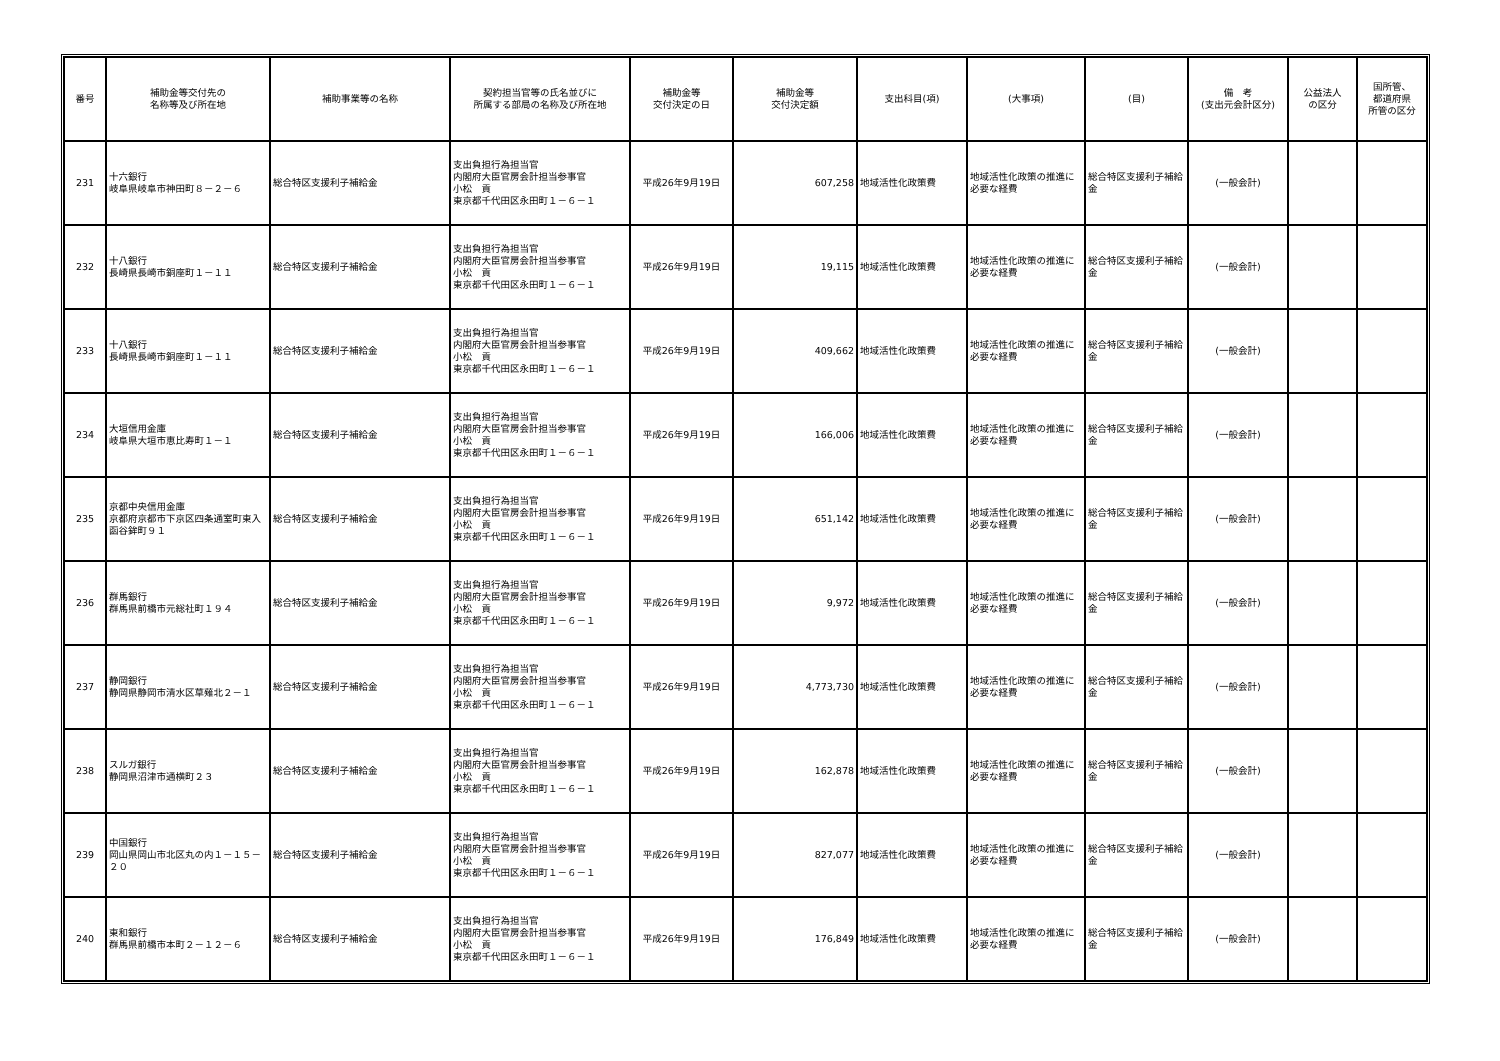| 番号 | 補助金等交付先の 名称等及び所在地 | 補助事業等の名称 | 契約担当官等の氏名並びに 所属する部局の名称及び所在地 | 補助金等 交付決定の日 | 補助金等 交付決定額 | 支出科目(項) | (大事項) | (目) | 備 考 (支出元会計区分) | 公益法人 の区分 | 国所管、 都道府県 所管の区分 |
| --- | --- | --- | --- | --- | --- | --- | --- | --- | --- | --- | --- |
| 231 | 十六銀行 岐阜県岐阜市神田町８－２－６ | 総合特区支援利子補給金 | 支出負担行為担当官 内閣府大臣官房会計担当参事官 小松 貢 東京都千代田区永田町１－６－１ | 平成26年9月19日 | 607,258 | 地域活性化政策費 | 地域活性化政策の推進に必要な経費 | 総合特区支援利子補給金 | (一般会計) | | |
| 232 | 十八銀行 長崎県長崎市銅座町１－１１ | 総合特区支援利子補給金 | 支出負担行為担当官 内閣府大臣官房会計担当参事官 小松 貢 東京都千代田区永田町１－６－１ | 平成26年9月19日 | 19,115 | 地域活性化政策費 | 地域活性化政策の推進に必要な経費 | 総合特区支援利子補給金 | (一般会計) | | |
| 233 | 十八銀行 長崎県長崎市銅座町１－１１ | 総合特区支援利子補給金 | 支出負担行為担当官 内閣府大臣官房会計担当参事官 小松 貢 東京都千代田区永田町１－６－１ | 平成26年9月19日 | 409,662 | 地域活性化政策費 | 地域活性化政策の推進に必要な経費 | 総合特区支援利子補給金 | (一般会計) | | |
| 234 | 大垣信用金庫 岐阜県大垣市恵比寿町１－１ | 総合特区支援利子補給金 | 支出負担行為担当官 内閣府大臣官房会計担当参事官 小松 貢 東京都千代田区永田町１－６－１ | 平成26年9月19日 | 166,006 | 地域活性化政策費 | 地域活性化政策の推進に必要な経費 | 総合特区支援利子補給金 | (一般会計) | | |
| 235 | 京都中央信用金庫 京都府京都市下京区四条通室町東入函谷鉾町９１ | 総合特区支援利子補給金 | 支出負担行為担当官 内閣府大臣官房会計担当参事官 小松 貢 東京都千代田区永田町１－６－１ | 平成26年9月19日 | 651,142 | 地域活性化政策費 | 地域活性化政策の推進に必要な経費 | 総合特区支援利子補給金 | (一般会計) | | |
| 236 | 群馬銀行 群馬県前橋市元総社町１９４ | 総合特区支援利子補給金 | 支出負担行為担当官 内閣府大臣官房会計担当参事官 小松 貢 東京都千代田区永田町１－６－１ | 平成26年9月19日 | 9,972 | 地域活性化政策費 | 地域活性化政策の推進に必要な経費 | 総合特区支援利子補給金 | (一般会計) | | |
| 237 | 静岡銀行 静岡県静岡市清水区草薙北２－１ | 総合特区支援利子補給金 | 支出負担行為担当官 内閣府大臣官房会計担当参事官 小松 貢 東京都千代田区永田町１－６－１ | 平成26年9月19日 | 4,773,730 | 地域活性化政策費 | 地域活性化政策の推進に必要な経費 | 総合特区支援利子補給金 | (一般会計) | | |
| 238 | スルガ銀行 静岡県沼津市通横町２３ | 総合特区支援利子補給金 | 支出負担行為担当官 内閣府大臣官房会計担当参事官 小松 貢 東京都千代田区永田町１－６－１ | 平成26年9月19日 | 162,878 | 地域活性化政策費 | 地域活性化政策の推進に必要な経費 | 総合特区支援利子補給金 | (一般会計) | | |
| 239 | 中国銀行 岡山県岡山市北区丸の内１－１５－２０ | 総合特区支援利子補給金 | 支出負担行為担当官 内閣府大臣官房会計担当参事官 小松 貢 東京都千代田区永田町１－６－１ | 平成26年9月19日 | 827,077 | 地域活性化政策費 | 地域活性化政策の推進に必要な経費 | 総合特区支援利子補給金 | (一般会計) | | |
| 240 | 東和銀行 群馬県前橋市本町２－１２－６ | 総合特区支援利子補給金 | 支出負担行為担当官 内閣府大臣官房会計担当参事官 小松 貢 東京都千代田区永田町１－６－１ | 平成26年9月19日 | 176,849 | 地域活性化政策費 | 地域活性化政策の推進に必要な経費 | 総合特区支援利子補給金 | (一般会計) | | |